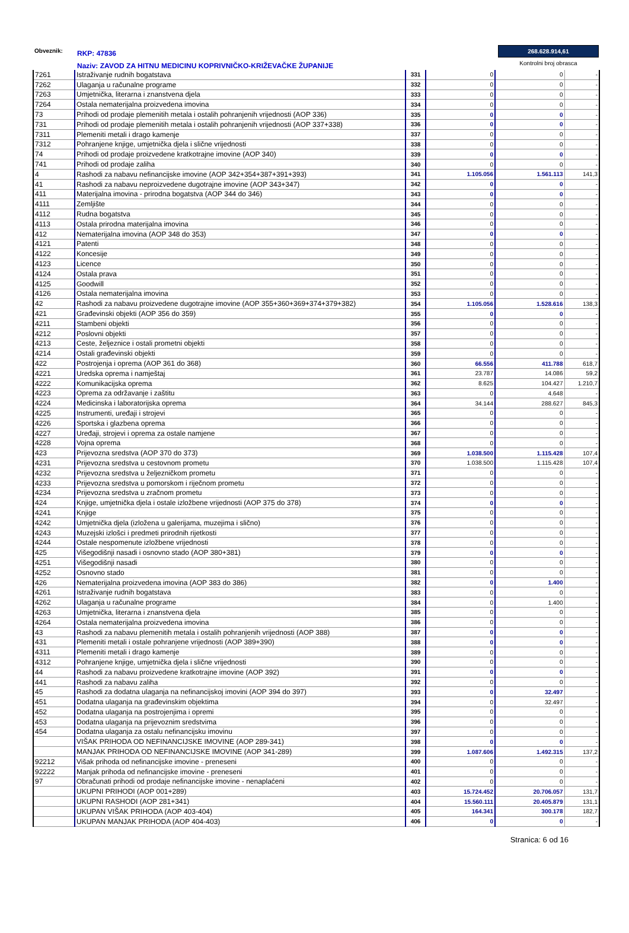Obveznik:
RKP: 47836
Naziv: ZAVOD ZA HITNU MEDICINU KOPRIVNIČKO-KRIŽEVAČKE ŽUPANIJE
268.628.914,61
Kontrolni broj obrasca
| 7261 | Istraživanje rudnih bogatstava | 331 | 0 | 0 | - |
| 7262 | Ulaganja u računalne programe | 332 | 0 | 0 | - |
| 7263 | Umjetnička, literarna i znanstvena djela | 333 | 0 | 0 | - |
| 7264 | Ostala nematerijalna proizvedena imovina | 334 | 0 | 0 | - |
| 73 | Prihodi od prodaje plemenitih metala i ostalih pohranjenih vrijednosti (AOP 336) | 335 | 0 | 0 | - |
| 731 | Prihodi od prodaje plemenitih metala i ostalih pohranjenih vrijednosti (AOP 337+338) | 336 | 0 | 0 | - |
| 7311 | Plemeniti metali i drago kamenje | 337 | 0 | 0 | - |
| 7312 | Pohranjene knjige, umjetnička djela i slične vrijednosti | 338 | 0 | 0 | - |
| 74 | Prihodi od prodaje proizvedene kratkotrajne imovine (AOP 340) | 339 | 0 | 0 | - |
| 741 | Prihodi od prodaje zaliha | 340 | 0 | 0 | - |
| 4 | Rashodi za nabavu nefinancijske imovine (AOP 342+354+387+391+393) | 341 | 1.105.056 | 1.561.113 | 141,3 |
| 41 | Rashodi za nabavu neproizvedene dugotrajne imovine (AOP 343+347) | 342 | 0 | 0 | - |
| 411 | Materijalna imovina - prirodna bogatstva (AOP 344 do 346) | 343 | 0 | 0 | - |
| 4111 | Zemljište | 344 | 0 | 0 | - |
| 4112 | Rudna bogatstva | 345 | 0 | 0 | - |
| 4113 | Ostala prirodna materijalna imovina | 346 | 0 | 0 | - |
| 412 | Nematerijalna imovina (AOP 348 do 353) | 347 | 0 | 0 | - |
| 4121 | Patenti | 348 | 0 | 0 | - |
| 4122 | Koncesije | 349 | 0 | 0 | - |
| 4123 | Licence | 350 | 0 | 0 | - |
| 4124 | Ostala prava | 351 | 0 | 0 | - |
| 4125 | Goodwill | 352 | 0 | 0 | - |
| 4126 | Ostala nematerijalna imovina | 353 | 0 | 0 | - |
| 42 | Rashodi za nabavu proizvedene dugotrajne imovine (AOP 355+360+369+374+379+382) | 354 | 1.105.056 | 1.528.616 | 138,3 |
| 421 | Građevinski objekti (AOP 356 do 359) | 355 | 0 | 0 | - |
| 4211 | Stambeni objekti | 356 | 0 | 0 | - |
| 4212 | Poslovni objekti | 357 | 0 | 0 | - |
| 4213 | Ceste, željeznice i ostali prometni objekti | 358 | 0 | 0 | - |
| 4214 | Ostali građevinski objekti | 359 | 0 | 0 | - |
| 422 | Postrojenja i oprema (AOP 361 do 368) | 360 | 66.556 | 411.788 | 618,7 |
| 4221 | Uredska oprema i namještaj | 361 | 23.787 | 14.086 | 59,2 |
| 4222 | Komunikacijska oprema | 362 | 8.625 | 104.427 | 1.210,7 |
| 4223 | Oprema za održavanje i zaštitu | 363 | 0 | 4.648 | - |
| 4224 | Medicinska i laboratorijska oprema | 364 | 34.144 | 288.627 | 845,3 |
| 4225 | Instrumenti, uređaji i strojevi | 365 | 0 | 0 | - |
| 4226 | Sportska i glazbena oprema | 366 | 0 | 0 | - |
| 4227 | Uređaji, strojevi i oprema za ostale namjene | 367 | 0 | 0 | - |
| 4228 | Vojna oprema | 368 | 0 | 0 | - |
| 423 | Prijevozna sredstva (AOP 370 do 373) | 369 | 1.038.500 | 1.115.428 | 107,4 |
| 4231 | Prijevozna sredstva u cestovnom prometu | 370 | 1.038.500 | 1.115.428 | 107,4 |
| 4232 | Prijevozna sredstva u željezničkom prometu | 371 | 0 | 0 | - |
| 4233 | Prijevozna sredstva u pomorskom i riječnom prometu | 372 | 0 | 0 | - |
| 4234 | Prijevozna sredstva u zračnom prometu | 373 | 0 | 0 | - |
| 424 | Knjige, umjetnička djela i ostale izložbene vrijednosti (AOP 375 do 378) | 374 | 0 | 0 | - |
| 4241 | Knjige | 375 | 0 | 0 | - |
| 4242 | Umjetnička djela (izložena u galerijama, muzejima i slično) | 376 | 0 | 0 | - |
| 4243 | Muzejski izlošci i predmeti prirodnih rijetkosti | 377 | 0 | 0 | - |
| 4244 | Ostale nespomenute izložbene vrijednosti | 378 | 0 | 0 | - |
| 425 | Višegodišnji nasadi i osnovno stado (AOP 380+381) | 379 | 0 | 0 | - |
| 4251 | Višegodišnji nasadi | 380 | 0 | 0 | - |
| 4252 | Osnovno stado | 381 | 0 | 0 | - |
| 426 | Nematerijalna proizvedena imovina (AOP 383 do 386) | 382 | 0 | 1.400 | - |
| 4261 | Istraživanje rudnih bogatstava | 383 | 0 | 0 | - |
| 4262 | Ulaganja u računalne programe | 384 | 0 | 1.400 | - |
| 4263 | Umjetnička, literarna i znanstvena djela | 385 | 0 | 0 | - |
| 4264 | Ostala nematerijalna proizvedena imovina | 386 | 0 | 0 | - |
| 43 | Rashodi za nabavu plemenitih metala i ostalih pohranjenih vrijednosti (AOP 388) | 387 | 0 | 0 | - |
| 431 | Plemeniti metali i ostale pohranjene vrijednosti (AOP 389+390) | 388 | 0 | 0 | - |
| 4311 | Plemeniti metali i drago kamenje | 389 | 0 | 0 | - |
| 4312 | Pohranjene knjige, umjetnička djela i slične vrijednosti | 390 | 0 | 0 | - |
| 44 | Rashodi za nabavu proizvedene kratkotrajne imovine (AOP 392) | 391 | 0 | 0 | - |
| 441 | Rashodi za nabavu zaliha | 392 | 0 | 0 | - |
| 45 | Rashodi za dodatna ulaganja na nefinancijskoj imovini (AOP 394 do 397) | 393 | 0 | 32.497 | - |
| 451 | Dodatna ulaganja na građevinskim objektima | 394 | 0 | 32.497 | - |
| 452 | Dodatna ulaganja na postrojenjima i opremi | 395 | 0 | 0 | - |
| 453 | Dodatna ulaganja na prijevoznim sredstvima | 396 | 0 | 0 | - |
| 454 | Dodatna ulaganja za ostalu nefinancijsku imovinu | 397 | 0 | 0 | - |
| | VIŠAK PRIHODA OD NEFINANCIJSKE IMOVINE (AOP 289-341) | 398 | 0 | 0 | - |
| | MANJAK PRIHODA OD NEFINANCIJSKE IMOVINE (AOP 341-289) | 399 | 1.087.606 | 1.492.315 | 137,2 |
| 92212 | Višak prihoda od nefinancijske imovine - preneseni | 400 | 0 | 0 | - |
| 92222 | Manjak prihoda od nefinancijske imovine - preneseni | 401 | 0 | 0 | - |
| 97 | Obračunati prihodi od prodaje nefinancijske imovine - nenaplaćeni | 402 | 0 | 0 | - |
| | UKUPNI PRIHODI (AOP 001+289) | 403 | 15.724.452 | 20.706.057 | 131,7 |
| | UKUPNI RASHODI (AOP 281+341) | 404 | 15.560.111 | 20.405.879 | 131,1 |
| | UKUPAN VIŠAK PRIHODA (AOP 403-404) | 405 | 164.341 | 300.178 | 182,7 |
| | UKUPAN MANJAK PRIHODA (AOP 404-403) | 406 | 0 | 0 | - |
Stranica: 6 od 16